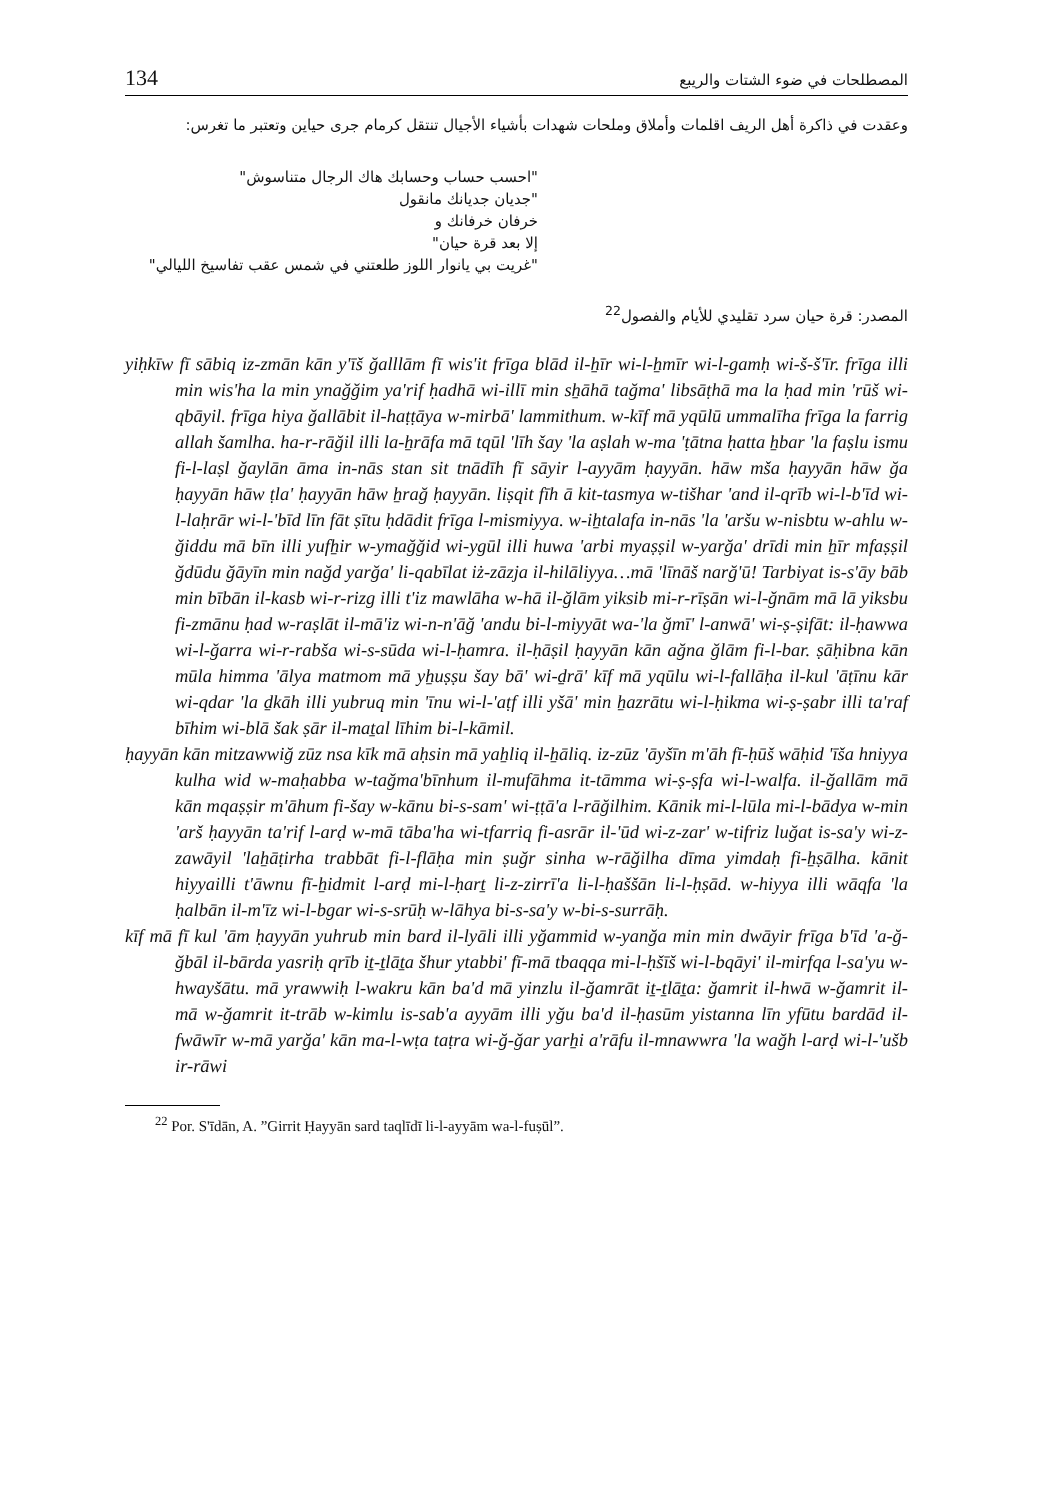134 المصطلحات في ضوء الشتات والريبع
وعقدت في ذاكرة أهل الريف اقلمات وأملاق وملحات شهدات بأشياء الأجيال تنتقل كرمام جرى حياين وتعتبر ما تغرس:
"احسب حساب وحسابك هاك الرجال متناسوش"
"جديان جديانك مانقول
خرفان خرفانك و
إلا بعد قرة حيان"
"غريت بي يانوار اللوز طلعتني في شمس عقب تفاسيخ الليالي"
المصدر: قرة حيان سرد تقليدي للأيام والفصول<sup>22</sup>
yiḥkīw fī sābiq iz-zmān kān y'īš ğalllām fī wis'it frīga blād il-ẖīr wi-l-ẖmīr wi-l-gamḥ wi-š-š'īr. frīga illi min wis'ha la min ynağğim ya'rif ḥadhā wi-illī min sẖāhā tağma' libsāṭhā ma la ḥad min 'rūš wi-qbāyil. frīga hiya ğallābit il-haṭṭāya w-mirbā' lammithum. w-kīf mā yqūlū ummalīha frīga la farrig allah šamlha. ha-r-rāğil illi la-ẖrāfa mā tqūl 'līh šay 'la aṣlah w-ma 'ṭātna ḥatta ẖbar 'la faṣlu ismu fi-l-laṣl ğaylān āma in-nās stan sit tnādīh fī sāyir l-ayyām ḥayyān. hāw mša ḥayyān hāw ğa ḥayyān hāw ṭla' ḥayyān hāw ẖrağ ḥayyān. liṣqit fīh ā kit-tasmya w-tišhar 'and il-qrīb wi-l-b'īd wi-l-laḥrār wi-l-'bīd līn fāt ṣītu ḥdādit frīga l-mismiyya. w-iẖtalafa in-nās 'la 'aršu w-nisbtu w-ahlu w-ğiddu mā bīn illi yufẖir w-ymağğid wi-ygūl illi huwa 'arbi myaṣṣil w-yarğa' drīdi min ẖīr mfaṣṣil ğdūdu ğāyīn min nağd yarğa' li-qabīlat iż-zāzja il-hilāliyya…mā 'līnāš narğ'ū! Tarbiyat is-s'āy bāb min bībān il-kasb wi-r-rizg illi t'iz mawlāha w-hā il-ğlām yiksib mi-r-rīṣān wi-l-ğnām mā lā yiksbu fi-zmānu ḥad w-raṣlāt il-mā'iz wi-n-n'āğ 'andu bi-l-miyyāt wa-'la ğmī' l-anwā' wi-ṣ-ṣifāt: il-ḥawwa wi-l-ğarra wi-r-rabša wi-s-sūda wi-l-ḥamra. il-ḥāṣil ḥayyān kān ağna ğlām fi-l-bar. ṣāḥibna kān mūla himma 'ālya matmom mā yẖuṣṣu šay bā' wi-ḏrā' kīf mā yqūlu wi-l-fallāḥa il-kul 'āṭīnu kār wi-qdar 'la ḏkāh illi yubruq min 'īnu wi-l-'aṭf illi yšā' min ẖazrātu wi-l-ḥikma wi-ṣ-ṣabr illi ta'raf bīhim wi-blā šak ṣār il-maṯal līhim bi-l-kāmil.
ḥayyān kān mitzawwiğ zūz nsa kīk mā aḥsin mā yaẖliq il-ẖāliq. iz-zūz 'āyšīn m'āh fī-ḥūš wāḥid 'īša hniyya kulha wid w-maḥabba w-tağma'bīnhum il-mufāhma it-tāmma wi-ṣ-ṣfa wi-l-walfa. il-ğallām mā kān mqaṣṣir m'āhum fi-šay w-kānu bi-s-sam' wi-ṭṭā'a l-rāğilhim. Kānik mi-l-lūla mi-l-bādya w-min 'arš ḥayyān ta'rif l-arḍ w-mā tāba'ha wi-tfarriq fi-asrār il-'ūd wi-z-zar' w-tifriz luğat is-sa'y wi-z-zawāyil 'laẖāṭirha trabbāt fi-l-flāḥa min ṣuğr sinha w-rāğilha dīma yimdaḥ fi-ẖṣālha. kānit hiyyailli t'āwnu fī-ẖidmit l-arḍ mi-l-ḥarṯ li-z-zirrī'a li-l-ḥaššān li-l-ḥṣād. w-hiyya illi wāqfa 'la ḥalbān il-m'īz wi-l-bgar wi-s-srūḥ w-lāhya bi-s-sa'y w-bi-s-surrāḥ.
kīf mā fī kul 'ām ḥayyān yuhrub min bard il-lyāli illi yğammid w-yanğa min min dwāyir frīga b'īd 'a-ğ-ğbāl il-bārda yasriḥ qrīb iṯ-ṯlāṯa šhur ytabbi' fī-mā tbaqqa mi-l-ḥšīš wi-l-bqāyi' il-mirfqa l-sa'yu w-hwayšātu. mā yrawwiḥ l-wakru kān ba'd mā yinzlu il-ğamrāt iṯ-ṯlāṯa: ğamrit il-hwā w-ğamrit il-mā w-ğamrit it-trāb w-kimlu is-sab'a ayyām illi yğu ba'd il-ḥasūm yistanna līn yfūtu bardād il-fwāwīr w-mā yarğa' kān ma-l-wṭa taṭra wi-ğ-ğar yarẖi a'rāfu il-mnawwra 'la wağh l-arḍ wi-l-'ušb ir-rāwi
<sup>22</sup> Por. S'īdān, A. ”Girrit Ḥayyān sard taqlīdī li-l-ayyām wa-l-fuṣūl”.